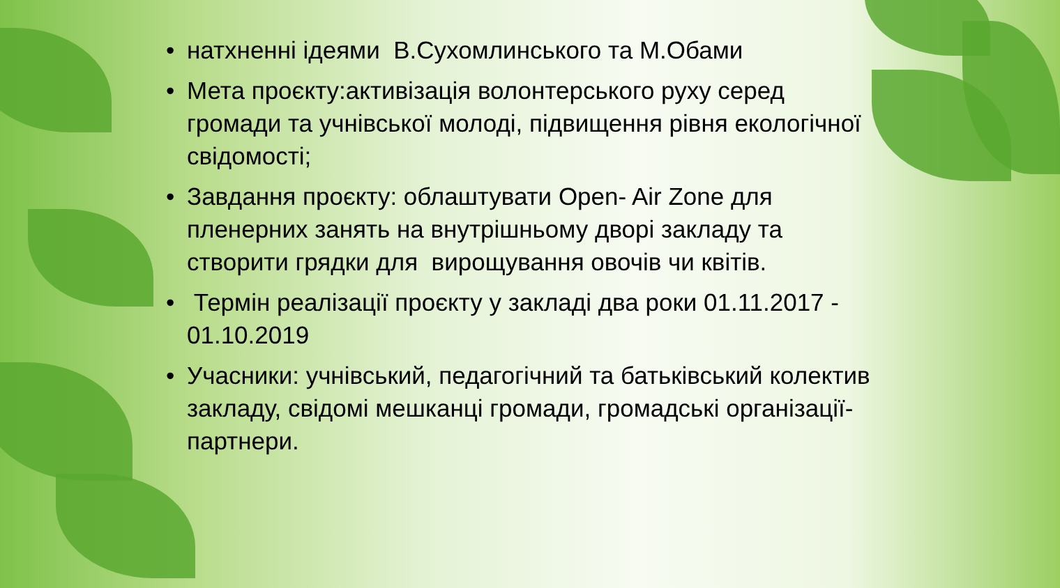• натхненні ідеями В.Сухомлинського та М.Обами
• Мета проєкту:активізація волонтерського руху серед громади та учнівської молоді, підвищення рівня екологічної свідомості;
• Завдання проєкту: облаштувати Open- Air Zone для пленерних занять на внутрішньому дворі закладу та створити грядки для вирощування овочів чи квітів.
• Термін реалізації проєкту у закладі два роки 01.11.2017 - 01.10.2019
• Учасники: учнівський, педагогічний та батьківський колектив закладу, свідомі мешканці громади, громадські організації-партнери.